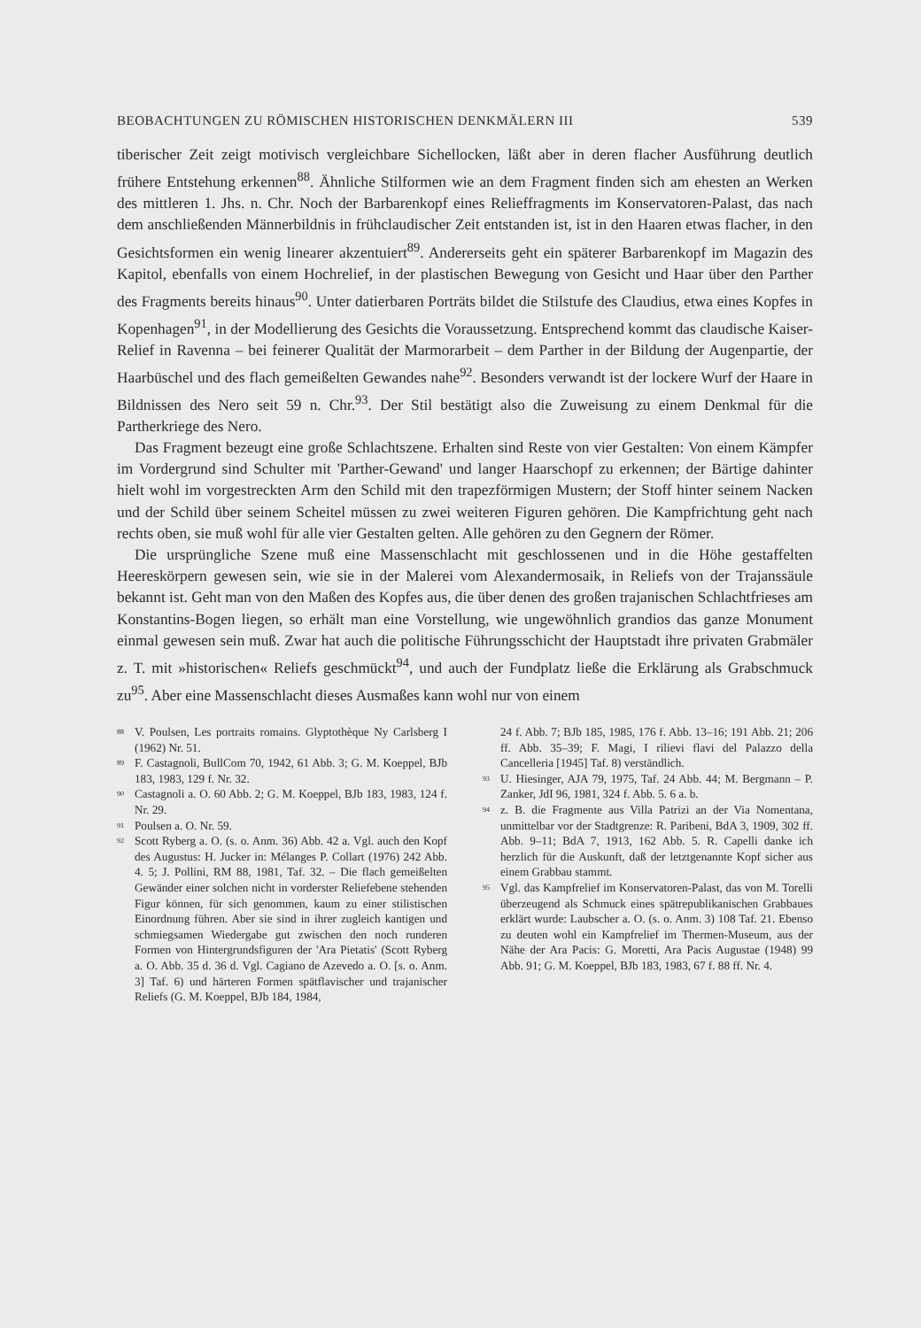BEOBACHTUNGEN ZU RÖMISCHEN HISTORISCHEN DENKMÄLERN III 539
tiberischer Zeit zeigt motivisch vergleichbare Sichellocken, läßt aber in deren flacher Ausführung deutlich frühere Entstehung erkennen<sup>88</sup>. Ähnliche Stilformen wie an dem Fragment finden sich am ehesten an Werken des mittleren 1. Jhs. n. Chr. Noch der Barbarenkopf eines Relieffragments im Konservatoren-Palast, das nach dem anschließenden Männerbildnis in frühclaudischer Zeit entstanden ist, ist in den Haaren etwas flacher, in den Gesichtsformen ein wenig linearer akzentuiert<sup>89</sup>. Andererseits geht ein späterer Barbarenkopf im Magazin des Kapitol, ebenfalls von einem Hochrelief, in der plastischen Bewegung von Gesicht und Haar über den Parther des Fragments bereits hinaus<sup>90</sup>. Unter datierbaren Porträts bildet die Stilstufe des Claudius, etwa eines Kopfes in Kopenhagen<sup>91</sup>, in der Modellierung des Gesichts die Voraussetzung. Entsprechend kommt das claudische Kaiser-Relief in Ravenna – bei feinerer Qualität der Marmorarbeit – dem Parther in der Bildung der Augenpartie, der Haarbüschel und des flach gemeißelten Gewandes nahe<sup>92</sup>. Besonders verwandt ist der lockere Wurf der Haare in Bildnissen des Nero seit 59 n. Chr.<sup>93</sup>. Der Stil bestätigt also die Zuweisung zu einem Denkmal für die Partherkriege des Nero.
Das Fragment bezeugt eine große Schlachtszene. Erhalten sind Reste von vier Gestalten: Von einem Kämpfer im Vordergrund sind Schulter mit 'Parther-Gewand' und langer Haarschopf zu erkennen; der Bärtige dahinter hielt wohl im vorgestreckten Arm den Schild mit den trapezförmigen Mustern; der Stoff hinter seinem Nacken und der Schild über seinem Scheitel müssen zu zwei weiteren Figuren gehören. Die Kampfrichtung geht nach rechts oben, sie muß wohl für alle vier Gestalten gelten. Alle gehören zu den Gegnern der Römer.
Die ursprüngliche Szene muß eine Massenschlacht mit geschlossenen und in die Höhe gestaffelten Heereskörpern gewesen sein, wie sie in der Malerei vom Alexandermosaik, in Reliefs von der Trajanssäule bekannt ist. Geht man von den Maßen des Kopfes aus, die über denen des großen trajanischen Schlachtfrieses am Konstantins-Bogen liegen, so erhält man eine Vorstellung, wie ungewöhnlich grandios das ganze Monument einmal gewesen sein muß. Zwar hat auch die politische Führungsschicht der Hauptstadt ihre privaten Grabmäler z. T. mit »historischen« Reliefs geschmückt<sup>94</sup>, und auch der Fundplatz ließe die Erklärung als Grabschmuck zu<sup>95</sup>. Aber eine Massenschlacht dieses Ausmaßes kann wohl nur von einem
<sup>88</sup> V. Poulsen, Les portraits romains. Glyptothèque Ny Carlsberg I (1962) Nr. 51.
<sup>89</sup> F. Castagnoli, BullCom 70, 1942, 61 Abb. 3; G. M. Koeppel, BJb 183, 1983, 129 f. Nr. 32.
<sup>90</sup> Castagnoli a. O. 60 Abb. 2; G. M. Koeppel, BJb 183, 1983, 124 f. Nr. 29.
<sup>91</sup> Poulsen a. O. Nr. 59.
<sup>92</sup> Scott Ryberg a. O. (s. o. Anm. 36) Abb. 42 a. Vgl. auch den Kopf des Augustus: H. Jucker in: Mélanges P. Collart (1976) 242 Abb. 4. 5; J. Pollini, RM 88, 1981, Taf. 32. – Die flach gemeißelten Gewänder einer solchen nicht in vorderster Reliefebene stehenden Figur können, für sich genommen, kaum zu einer stilistischen Einordnung führen. Aber sie sind in ihrer zugleich kantigen und schmiegsamen Wiedergabe gut zwischen den noch runderen Formen von Hintergrundsfiguren der 'Ara Pietatis' (Scott Ryberg a. O. Abb. 35 d. 36 d. Vgl. Cagiano de Azevedo a. O. [s. o. Anm. 3] Taf. 6) und härteren Formen spätflavischer und trajanischer Reliefs (G. M. Koeppel, BJb 184, 1984,
24 f. Abb. 7; BJb 185, 1985, 176 f. Abb. 13–16; 191 Abb. 21; 206 ff. Abb. 35–39; F. Magi, I rilievi flavi del Palazzo della Cancelleria [1945] Taf. 8) verständlich.
<sup>93</sup> U. Hiesinger, AJA 79, 1975, Taf. 24 Abb. 44; M. Bergmann – P. Zanker, JdI 96, 1981, 324 f. Abb. 5. 6 a. b.
<sup>94</sup> z. B. die Fragmente aus Villa Patrizi an der Via Nomentana, unmittelbar vor der Stadtgrenze: R. Paribeni, BdA 3, 1909, 302 ff. Abb. 9–11; BdA 7, 1913, 162 Abb. 5. R. Capelli danke ich herzlich für die Auskunft, daß der letztgenannte Kopf sicher aus einem Grabbau stammt.
<sup>95</sup> Vgl. das Kampfrelief im Konservatoren-Palast, das von M. Torelli überzeugend als Schmuck eines spätrepublikanischen Grabbaues erklärt wurde: Laubscher a. O. (s. o. Anm. 3) 108 Taf. 21. Ebenso zu deuten wohl ein Kampfrelief im Thermen-Museum, aus der Nähe der Ara Pacis: G. Moretti, Ara Pacis Augustae (1948) 99 Abb. 91; G. M. Koeppel, BJb 183, 1983, 67 f. 88 ff. Nr. 4.